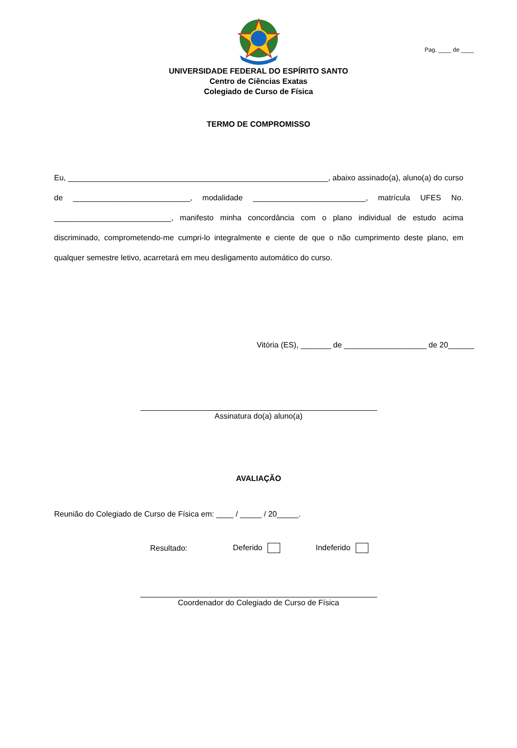Pag. ____ de ____
UNIVERSIDADE FEDERAL DO ESPÍRITO SANTO
Centro de Ciências Exatas
Colegiado de Curso de Física
TERMO DE COMPROMISSO
Eu, ____________________________________________________________, abaixo assinado(a), aluno(a) do curso de ___________________________, modalidade __________________________, matrícula UFES No. ___________________________, manifesto minha concordância com o plano individual de estudo acima discriminado, comprometendo-me cumpri-lo integralmente e ciente de que o não cumprimento deste plano, em qualquer semestre letivo, acarretará em meu desligamento automático do curso.
Vitória (ES), _______ de ___________________ de 20______
Assinatura do(a) aluno(a)
AVALIAÇÃO
Reunião do Colegiado de Curso de Física em: ____ / _____ / 20_____.
Resultado: Deferido Indeferido
Coordenador do Colegiado de Curso de Física